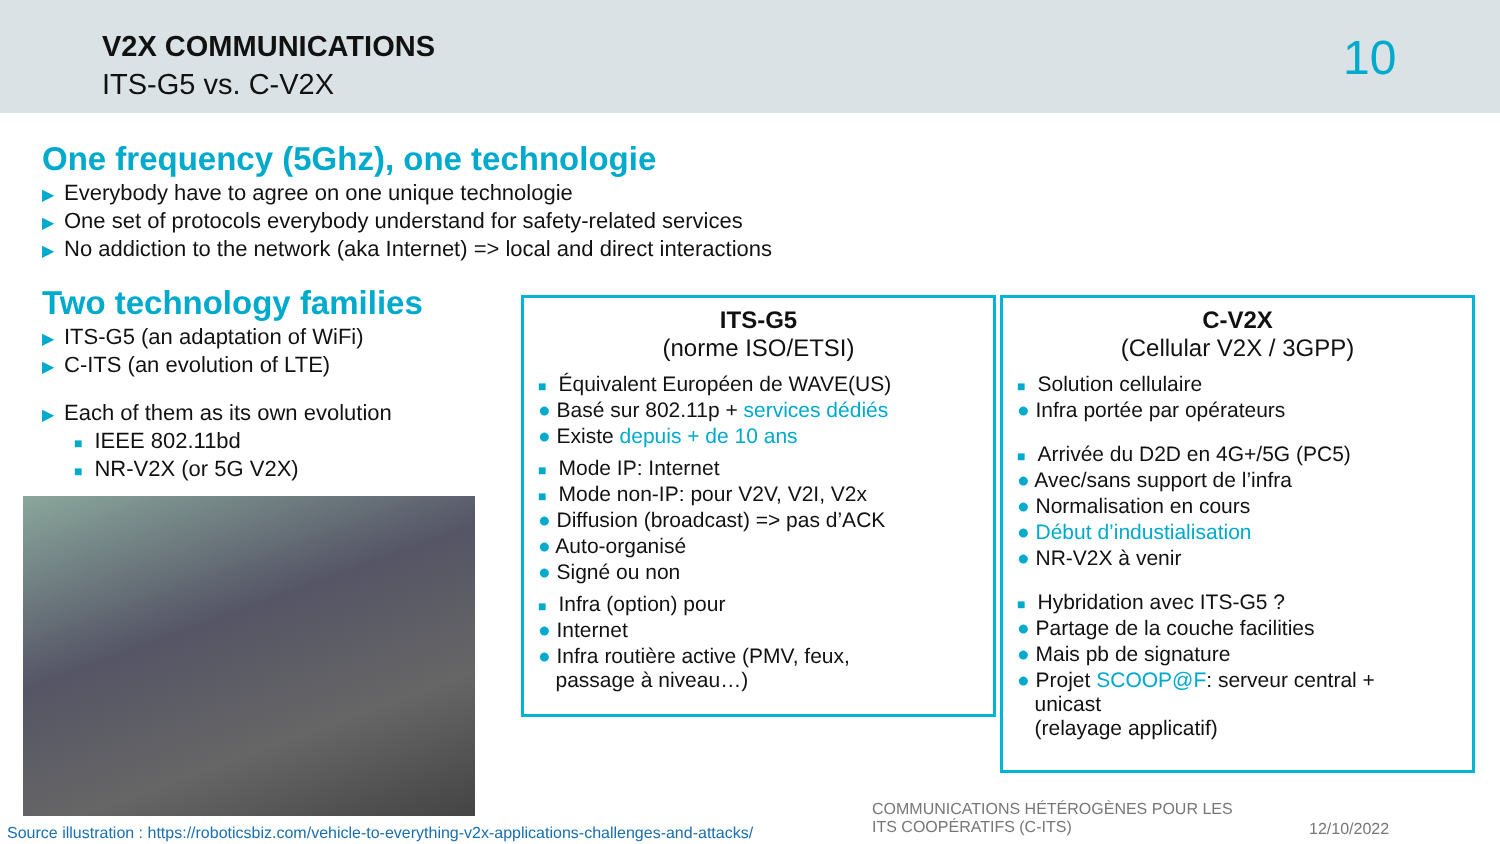V2X COMMUNICATIONS
ITS-G5 vs. C-V2X 10
One frequency (5Ghz), one technologie
▶ Everybody have to agree on one unique technologie
▶ One set of protocols everybody understand for safety-related services
▶ No addiction to the network (aka Internet) => local and direct interactions
Two technology families
▶ ITS-G5 (an adaptation of WiFi)
▶ C-ITS (an evolution of LTE)
▶ Each of them as its own evolution
■ IEEE 802.11bd
■ NR-V2X (or 5G V2X)
ITS-G5
(norme ISO/ETSI)
■ Équivalent Européen de WAVE(US)
● Basé sur 802.11p + services dédiés
● Existe depuis + de 10 ans
■ Mode IP: Internet
■ Mode non-IP: pour V2V, V2I, V2x
● Diffusion (broadcast) => pas d’ACK
● Auto-organisé
● Signé ou non
■ Infra (option) pour
● Internet
● Infra routière active (PMV, feux,
passage à niveau…)
C-V2X
(Cellular V2X / 3GPP)
■ Solution cellulaire
● Infra portée par opérateurs
■ Arrivée du D2D en 4G+/5G (PC5)
● Avec/sans support de l’infra
● Normalisation en cours
● Début d’industialisation
● NR-V2X à venir
■ Hybridation avec ITS-G5 ?
● Partage de la couche facilities
● Mais pb de signature
● Projet SCOOP@F: serveur central +
unicast
(relayage applicatif)
Source illustration : https://roboticsbiz.com/vehicle-to-everything-v2x-applications-challenges-and-attacks/
COMMUNICATIONS HÉTÉROGÈNES POUR LES
ITS COOPÉRATIFS (C-ITS)
12/10/2022